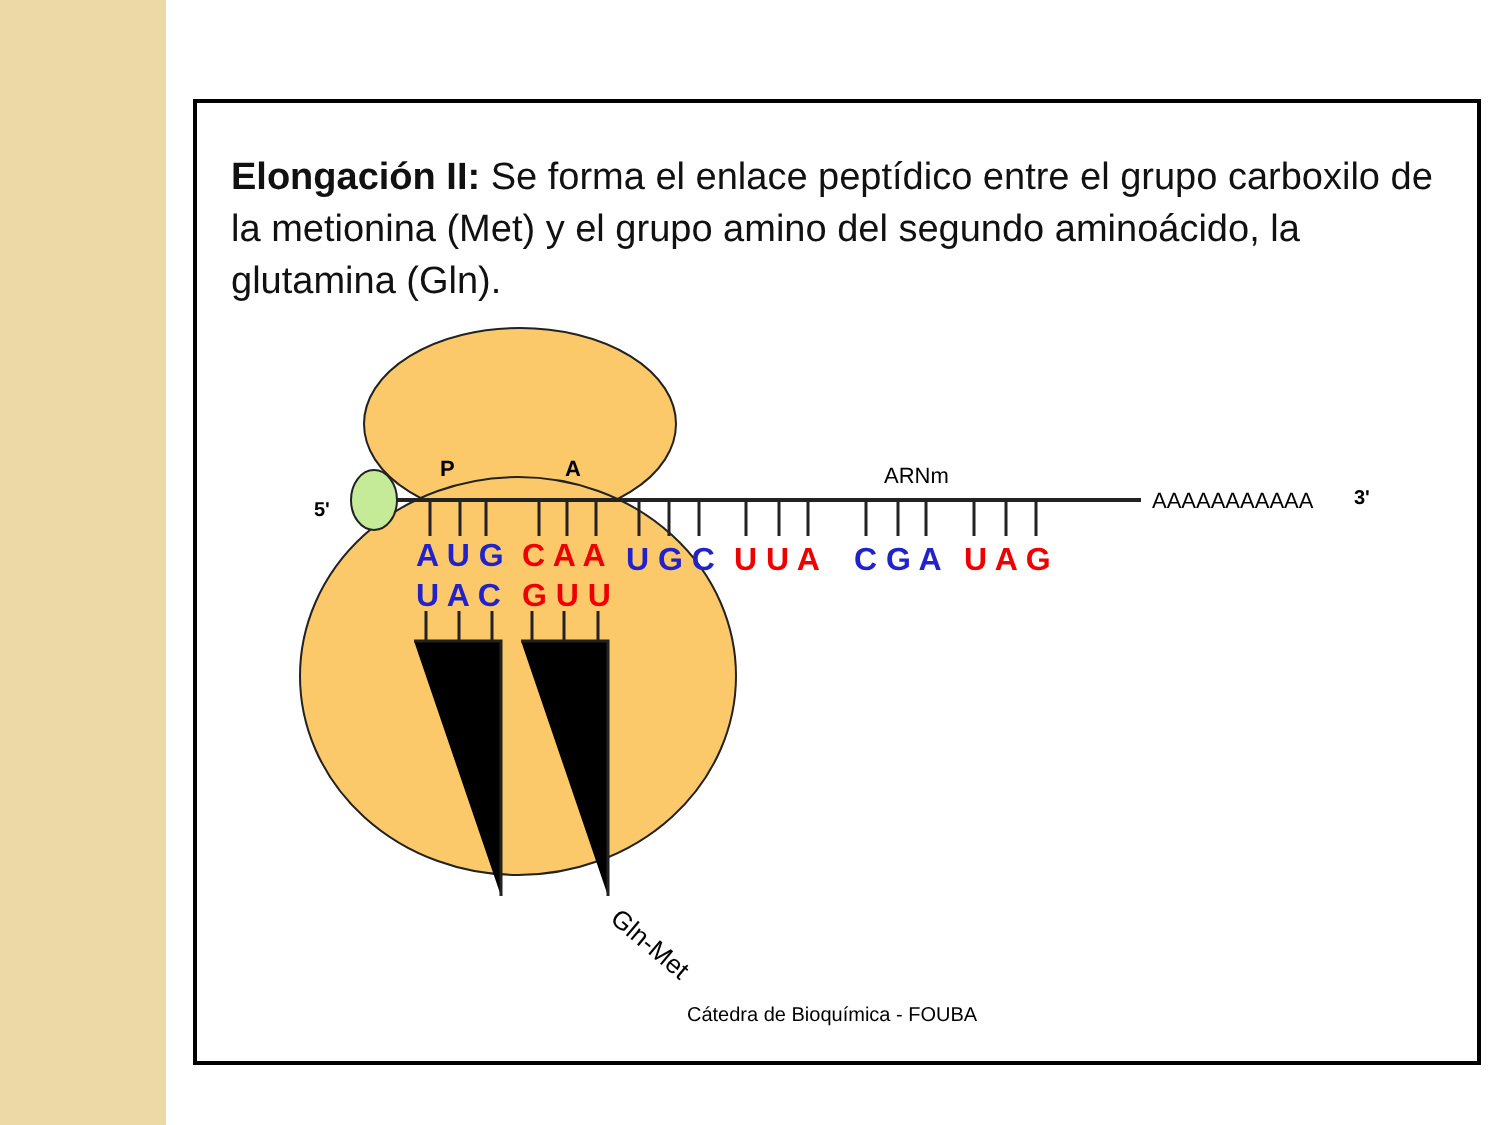Elongación II: Se forma el enlace peptídico entre el grupo carboxilo de la metionina (Met) y el grupo amino del segundo aminoácido, la glutamina (Gln).
P
A
ARNm
5'
3'
AAAAAAAAAAA
A U G
C A A
U G C
U U A
C G A
U A G
U A C
G U U
Gln-Met
Cátedra de Bioquímica - FOUBA